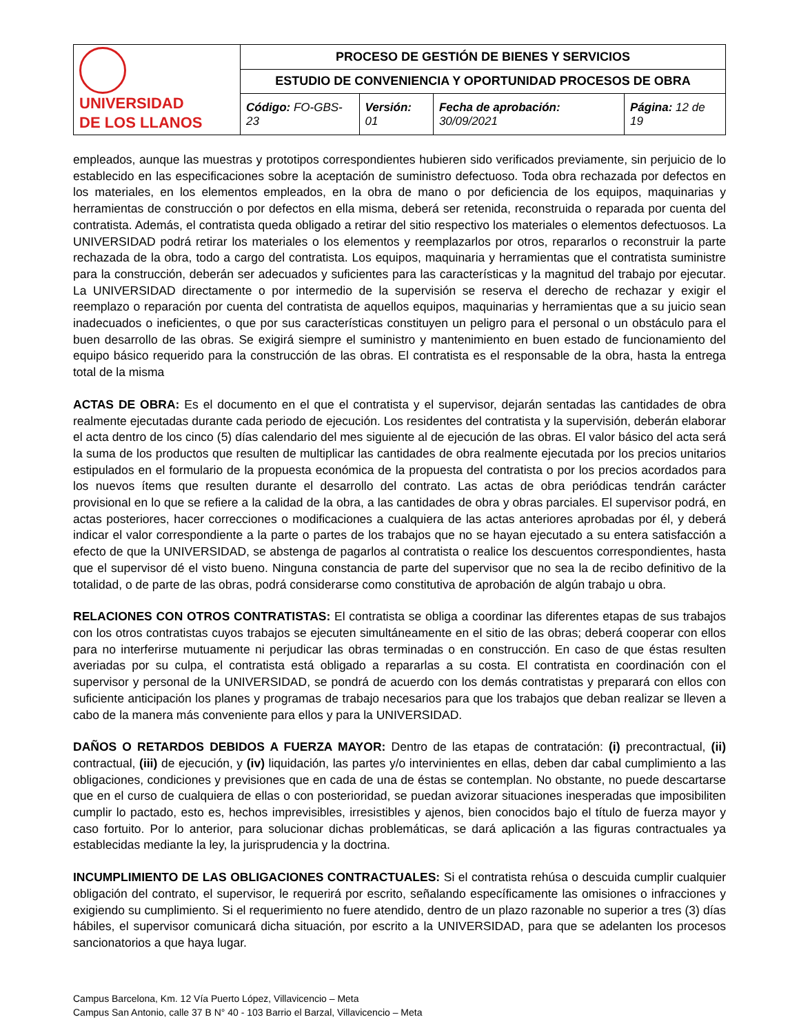| UNIVERSIDAD DE LOS LLANOS | PROCESO DE GESTIÓN DE BIENES Y SERVICIOS | | | |
| | ESTUDIO DE CONVENIENCIA Y OPORTUNIDAD PROCESOS DE OBRA | | | |
| | Código: FO-GBS-23 | Versión: 01 | Fecha de aprobación: 30/09/2021 | Página: 12 de 19 |
empleados, aunque las muestras y prototipos correspondientes hubieren sido verificados previamente, sin perjuicio de lo establecido en las especificaciones sobre la aceptación de suministro defectuoso. Toda obra rechazada por defectos en los materiales, en los elementos empleados, en la obra de mano o por deficiencia de los equipos, maquinarias y herramientas de construcción o por defectos en ella misma, deberá ser retenida, reconstruida o reparada por cuenta del contratista. Además, el contratista queda obligado a retirar del sitio respectivo los materiales o elementos defectuosos. La UNIVERSIDAD podrá retirar los materiales o los elementos y reemplazarlos por otros, repararlos o reconstruir la parte rechazada de la obra, todo a cargo del contratista. Los equipos, maquinaria y herramientas que el contratista suministre para la construcción, deberán ser adecuados y suficientes para las características y la magnitud del trabajo por ejecutar. La UNIVERSIDAD directamente o por intermedio de la supervisión se reserva el derecho de rechazar y exigir el reemplazo o reparación por cuenta del contratista de aquellos equipos, maquinarias y herramientas que a su juicio sean inadecuados o ineficientes, o que por sus características constituyen un peligro para el personal o un obstáculo para el buen desarrollo de las obras. Se exigirá siempre el suministro y mantenimiento en buen estado de funcionamiento del equipo básico requerido para la construcción de las obras. El contratista es el responsable de la obra, hasta la entrega total de la misma
ACTAS DE OBRA: Es el documento en el que el contratista y el supervisor, dejarán sentadas las cantidades de obra realmente ejecutadas durante cada periodo de ejecución. Los residentes del contratista y la supervisión, deberán elaborar el acta dentro de los cinco (5) días calendario del mes siguiente al de ejecución de las obras. El valor básico del acta será la suma de los productos que resulten de multiplicar las cantidades de obra realmente ejecutada por los precios unitarios estipulados en el formulario de la propuesta económica de la propuesta del contratista o por los precios acordados para los nuevos ítems que resulten durante el desarrollo del contrato. Las actas de obra periódicas tendrán carácter provisional en lo que se refiere a la calidad de la obra, a las cantidades de obra y obras parciales. El supervisor podrá, en actas posteriores, hacer correcciones o modificaciones a cualquiera de las actas anteriores aprobadas por él, y deberá indicar el valor correspondiente a la parte o partes de los trabajos que no se hayan ejecutado a su entera satisfacción a efecto de que la UNIVERSIDAD, se abstenga de pagarlos al contratista o realice los descuentos correspondientes, hasta que el supervisor dé el visto bueno. Ninguna constancia de parte del supervisor que no sea la de recibo definitivo de la totalidad, o de parte de las obras, podrá considerarse como constitutiva de aprobación de algún trabajo u obra.
RELACIONES CON OTROS CONTRATISTAS: El contratista se obliga a coordinar las diferentes etapas de sus trabajos con los otros contratistas cuyos trabajos se ejecuten simultáneamente en el sitio de las obras; deberá cooperar con ellos para no interferirse mutuamente ni perjudicar las obras terminadas o en construcción. En caso de que éstas resulten averiadas por su culpa, el contratista está obligado a repararlas a su costa. El contratista en coordinación con el supervisor y personal de la UNIVERSIDAD, se pondrá de acuerdo con los demás contratistas y preparará con ellos con suficiente anticipación los planes y programas de trabajo necesarios para que los trabajos que deban realizar se lleven a cabo de la manera más conveniente para ellos y para la UNIVERSIDAD.
DAÑOS O RETARDOS DEBIDOS A FUERZA MAYOR: Dentro de las etapas de contratación: (i) precontractual, (ii) contractual, (iii) de ejecución, y (iv) liquidación, las partes y/o intervinientes en ellas, deben dar cabal cumplimiento a las obligaciones, condiciones y previsiones que en cada de una de éstas se contemplan. No obstante, no puede descartarse que en el curso de cualquiera de ellas o con posterioridad, se puedan avizorar situaciones inesperadas que imposibiliten cumplir lo pactado, esto es, hechos imprevisibles, irresistibles y ajenos, bien conocidos bajo el título de fuerza mayor y caso fortuito. Por lo anterior, para solucionar dichas problemáticas, se dará aplicación a las figuras contractuales ya establecidas mediante la ley, la jurisprudencia y la doctrina.
INCUMPLIMIENTO DE LAS OBLIGACIONES CONTRACTUALES: Si el contratista rehúsa o descuida cumplir cualquier obligación del contrato, el supervisor, le requerirá por escrito, señalando específicamente las omisiones o infracciones y exigiendo su cumplimiento. Si el requerimiento no fuere atendido, dentro de un plazo razonable no superior a tres (3) días hábiles, el supervisor comunicará dicha situación, por escrito a la UNIVERSIDAD, para que se adelanten los procesos sancionatorios a que haya lugar.
Campus Barcelona, Km. 12 Vía Puerto López, Villavicencio – Meta
Campus San Antonio, calle 37 B N° 40 - 103 Barrio el Barzal, Villavicencio – Meta